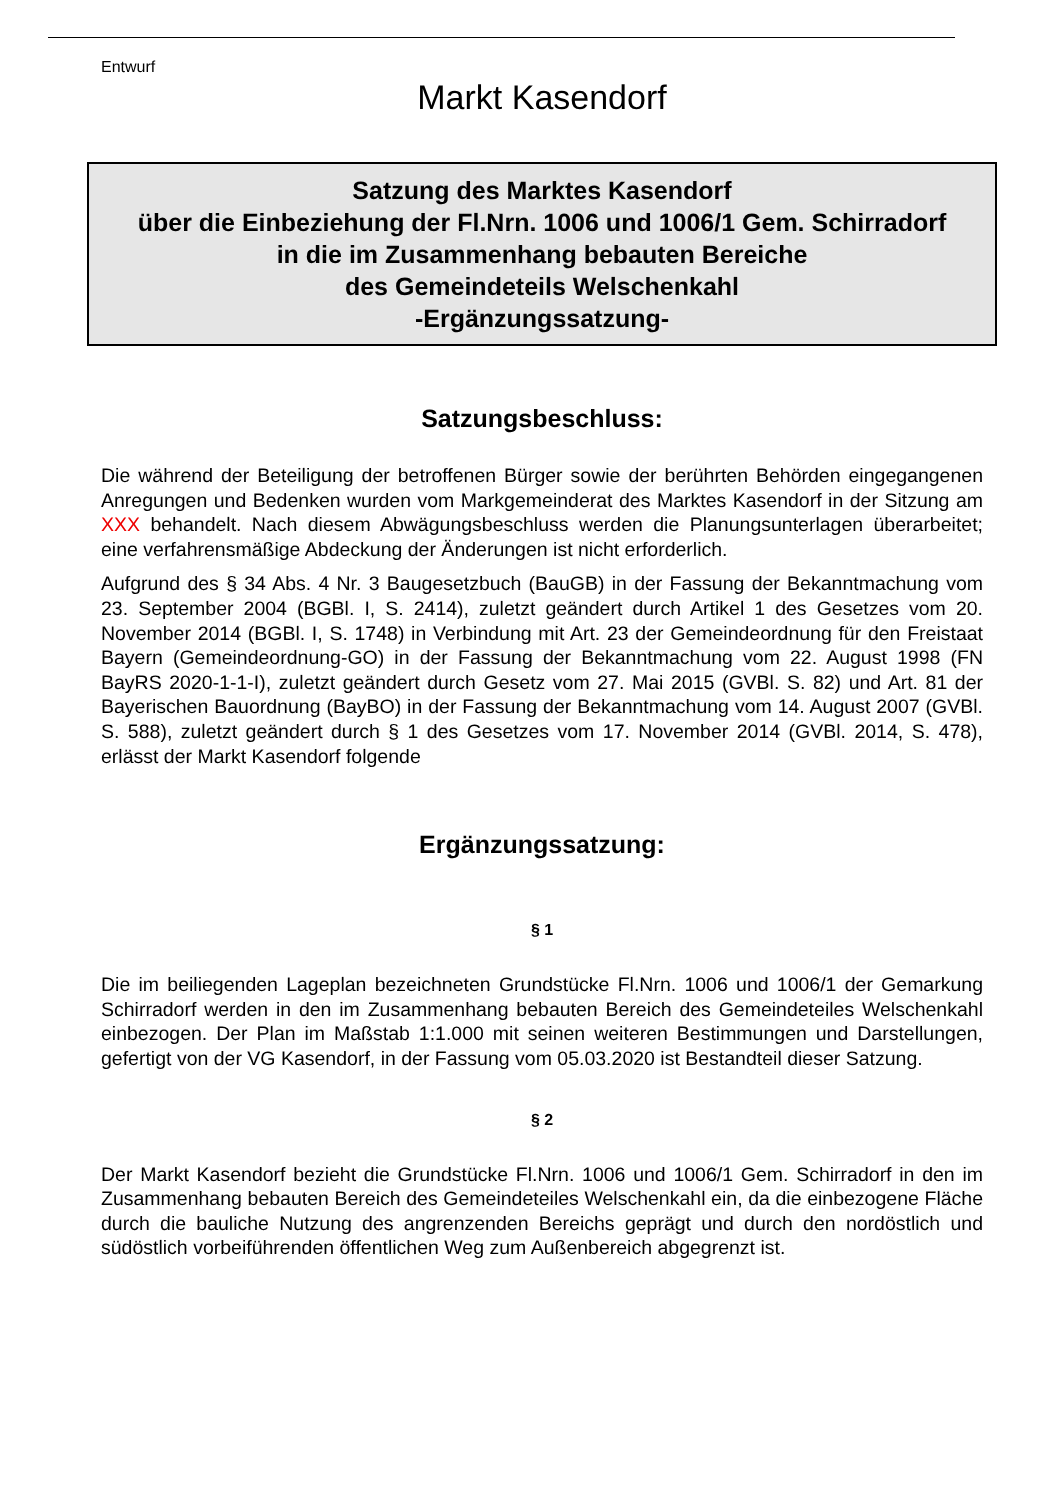Entwurf
Markt Kasendorf
Satzung des Marktes Kasendorf
über die Einbeziehung der Fl.Nrn. 1006 und 1006/1 Gem. Schirradorf
in die im Zusammenhang bebauten Bereiche
des Gemeindeteils Welschenkahl
-Ergänzungssatzung-
Satzungsbeschluss:
Die während der Beteiligung der betroffenen Bürger sowie der berührten Behörden eingegangenen Anregungen und Bedenken wurden vom Markgemeinderat des Marktes Kasendorf in der Sitzung am XXX behandelt. Nach diesem Abwägungsbeschluss werden die Planungsunterlagen überarbeitet; eine verfahrensmäßige Abdeckung der Änderungen ist nicht erforderlich.
Aufgrund des § 34 Abs. 4 Nr. 3 Baugesetzbuch (BauGB) in der Fassung der Bekanntmachung vom 23. September 2004 (BGBl. I, S. 2414), zuletzt geändert durch Artikel 1 des Gesetzes vom 20. November 2014 (BGBl. I, S. 1748) in Verbindung mit Art. 23 der Gemeindeordnung für den Freistaat Bayern (Gemeindeordnung-GO) in der Fassung der Bekanntmachung vom 22. August 1998 (FN BayRS 2020-1-1-I), zuletzt geändert durch Gesetz vom 27. Mai 2015 (GVBl. S. 82) und Art. 81 der Bayerischen Bauordnung (BayBO) in der Fassung der Bekanntmachung vom 14. August 2007 (GVBl. S. 588), zuletzt geändert durch § 1 des Gesetzes vom 17. November 2014 (GVBl. 2014, S. 478), erlässt der Markt Kasendorf folgende
Ergänzungssatzung:
§ 1
Die im beiliegenden Lageplan bezeichneten Grundstücke Fl.Nrn. 1006 und 1006/1 der Gemarkung Schirradorf werden in den im Zusammenhang bebauten Bereich des Gemeindeteiles Welschenkahl einbezogen. Der Plan im Maßstab 1:1.000 mit seinen weiteren Bestimmungen und Darstellungen, gefertigt von der VG Kasendorf, in der Fassung vom 05.03.2020 ist Bestandteil dieser Satzung.
§ 2
Der Markt Kasendorf bezieht die Grundstücke Fl.Nrn. 1006 und 1006/1 Gem. Schirradorf in den im Zusammenhang bebauten Bereich des Gemeindeteiles Welschenkahl ein, da die einbezogene Fläche durch die bauliche Nutzung des angrenzenden Bereichs geprägt und durch den nordöstlich und südöstlich vorbeiführenden öffentlichen Weg zum Außenbereich abgegrenzt ist.